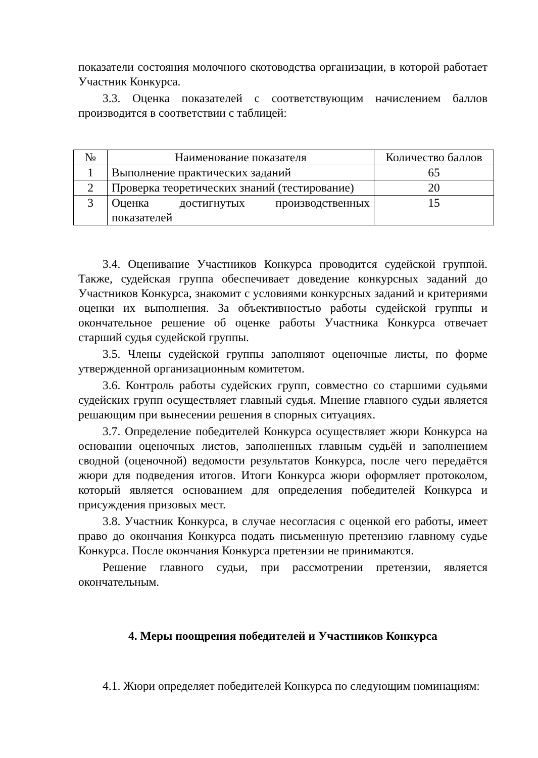показатели состояния молочного скотоводства организации, в которой работает Участник Конкурса.
3.3. Оценка показателей с соответствующим начислением баллов производится в соответствии с таблицей:
| № | Наименование показателя | Количество баллов |
| --- | --- | --- |
| 1 | Выполнение практических заданий | 65 |
| 2 | Проверка теоретических знаний (тестирование) | 20 |
| 3 | Оценка достигнутых производственных показателей | 15 |
3.4. Оценивание Участников Конкурса проводится судейской группой. Также, судейская группа обеспечивает доведение конкурсных заданий до Участников Конкурса, знакомит с условиями конкурсных заданий и критериями оценки их выполнения. За объективностью работы судейской группы и окончательное решение об оценке работы Участника Конкурса отвечает старший судья судейской группы.
3.5. Члены судейской группы заполняют оценочные листы, по форме утвержденной организационным комитетом.
3.6. Контроль работы судейских групп, совместно со старшими судьями судейских групп осуществляет главный судья. Мнение главного судьи является решающим при вынесении решения в спорных ситуациях.
3.7. Определение победителей Конкурса осуществляет жюри Конкурса на основании оценочных листов, заполненных главным судьёй и заполнением сводной (оценочной) ведомости результатов Конкурса, после чего передаётся жюри для подведения итогов. Итоги Конкурса жюри оформляет протоколом, который является основанием для определения победителей Конкурса и присуждения призовых мест.
3.8. Участник Конкурса, в случае несогласия с оценкой его работы, имеет право до окончания Конкурса подать письменную претензию главному судье Конкурса. После окончания Конкурса претензии не принимаются.
Решение главного судьи, при рассмотрении претензии, является окончательным.
4. Меры поощрения победителей и Участников Конкурса
4.1. Жюри определяет победителей Конкурса по следующим номинациям: